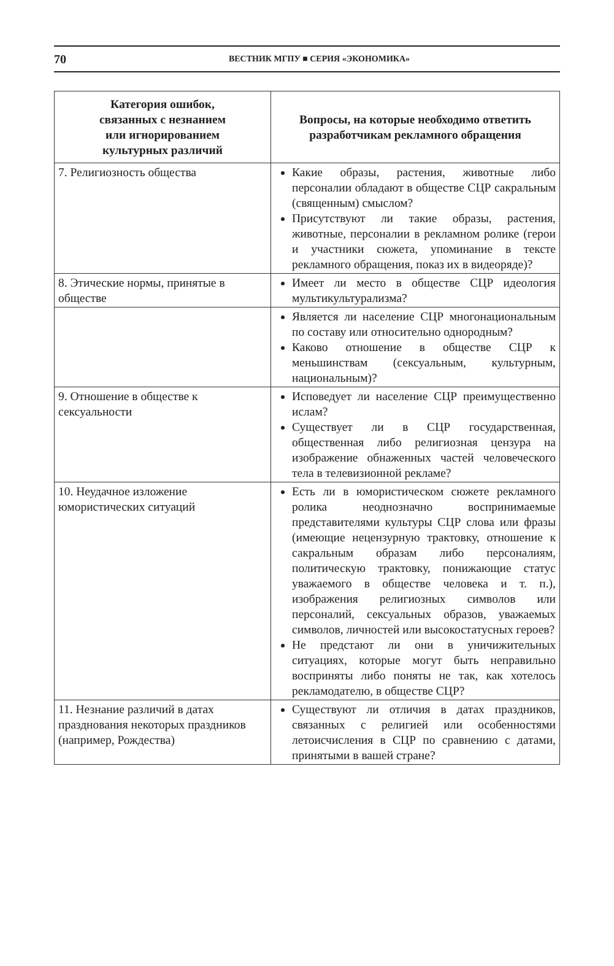70 ВЕСТНИК МГПУ ■ СЕРИЯ «ЭКОНОМИКА»
| Категория ошибок, связанных с незнанием или игнорированием культурных различий | Вопросы, на которые необходимо ответить разработчикам рекламного обращения |
| --- | --- |
| 7. Религиозность общества | Какие образы, растения, животные либо персоналии обладают в обществе СЦР сакральным (священным) смыслом? Присутствуют ли такие образы, растения, животные, персоналии в рекламном ролике (герои и участники сюжета, упоминание в тексте рекламного обращения, показ их в видеоряде)? |
| 8. Этические нормы, принятые в обществе | Имеет ли место в обществе СЦР идеология мультикультурализма? |
| | Является ли население СЦР многонациональным по составу или относительно однородным? Каково отношение в обществе СЦР к меньшинствам (сексуальным, культурным, национальным)? |
| 9. Отношение в обществе к сексуальности | Исповедует ли население СЦР преимущественно ислам? Существует ли в СЦР государственная, общественная либо религиозная цензура на изображение обнаженных частей человеческого тела в телевизионной рекламе? |
| 10. Неудачное изложение юмористических ситуаций | Есть ли в юмористическом сюжете рекламного ролика неоднозначно воспринимаемые представителями культуры СЦР слова или фразы (имеющие нецензурную трактовку, отношение к сакральным образам либо персоналиям, политическую трактовку, понижающие статус уважаемого в обществе человека и т. п.), изображения религиозных символов или персоналий, сексуальных образов, уважаемых символов, личностей или высокостатусных героев? Не предстают ли они в уничижительных ситуациях, которые могут быть неправильно восприняты либо поняты не так, как хотелось рекламодателю, в обществе СЦР? |
| 11. Незнание различий в датах празднования некоторых праздников (например, Рождества) | Существуют ли отличия в датах праздников, связанных с религией или особенностями летоисчисления в СЦР по сравнению с датами, принятыми в вашей стране? |